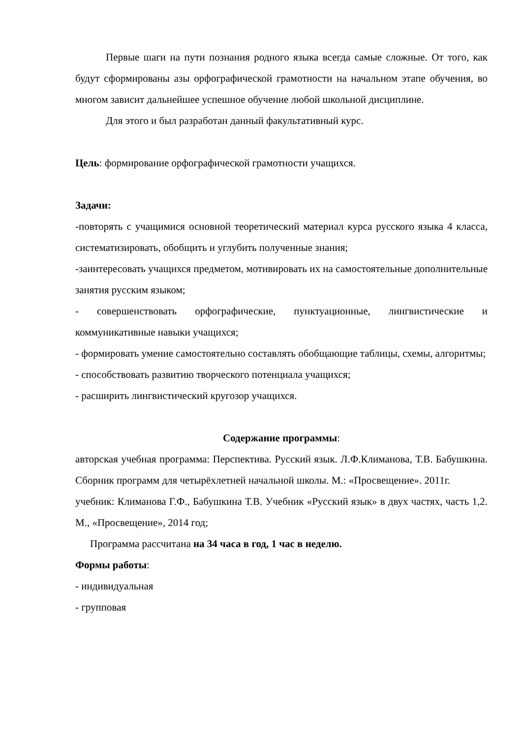Первые шаги на пути познания родного языка всегда самые сложные. От того, как будут сформированы азы орфографической грамотности на начальном этапе обучения, во многом зависит дальнейшее успешное обучение любой школьной дисциплине.
Для этого и был разработан данный факультативный курс.
Цель: формирование орфографической грамотности учащихся.
Задачи:
-повторять с учащимися основной теоретический материал курса русского языка 4 класса, систематизировать, обобщить и углубить полученные знания;
-заинтересовать учащихся предметом, мотивировать их на самостоятельные дополнительные занятия русским языком;
- совершенствовать орфографические, пунктуационные, лингвистические и коммуникативные навыки учащихся;
- формировать умение самостоятельно составлять обобщающие таблицы, схемы, алгоритмы;
- способствовать развитию творческого потенциала учащихся;
- расширить лингвистический кругозор учащихся.
Содержание программы:
авторская учебная программа: Перспектива. Русский язык. Л.Ф.Климанова, Т.В. Бабушкина. Сборник программ для четырёхлетней начальной школы. М.: «Просвещение». 2011г.
учебник: Климанова Г.Ф., Бабушкина Т.В. Учебник «Русский язык» в двух частях, часть 1,2. М., «Просвещение», 2014 год;
Программа рассчитана на 34 часа в год, 1 час в неделю.
Формы работы:
- индивидуальная
- групповая